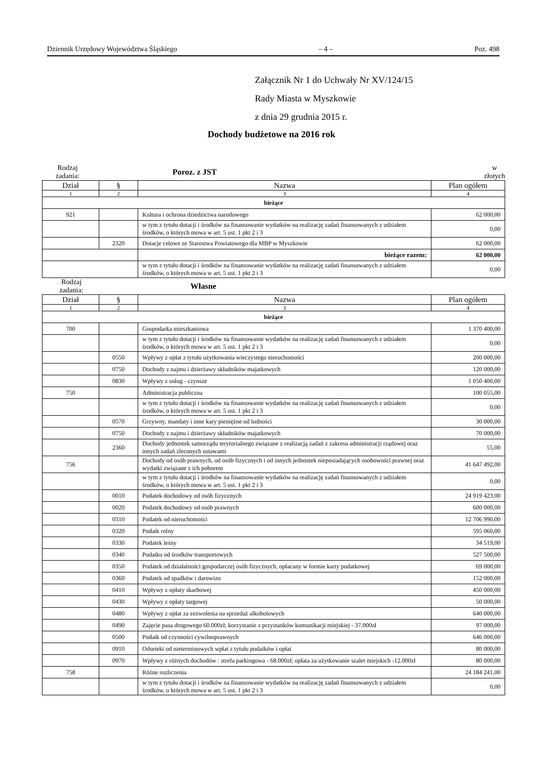Dziennik Urzędowy Województwa Śląskiego – 4 – Poz. 498
Załącznik Nr 1 do Uchwały Nr XV/124/15
Rady Miasta w Myszkowie
z dnia 29 grudnia 2015 r.
Dochody budżetowe na 2016 rok
Rodzaj
zadania: Poroz. z JST w
złotych
| Dział | § | Nazwa | | Plan ogółem |
| --- | --- | --- | --- | --- |
| 1 | 2 | 3 | | 4 |
| bieżące | | | | |
| 921 | | Kultura i ochrona dziedzictwa narodowego | | 62 000,00 |
| | | w tym z tytułu dotacji i środków na finansowanie wydatków na realizację zadań finansowanych z udziałem środków, o których mowa w art. 5 ust. 1 pkt 2 i 3 | | 0,00 |
| | 2320 | Dotacje celowe ze Starostwa Powiatowego dla MBP w Myszkowie | | 62 000,00 |
| | | | bieżące razem: | 62 000,00 |
| | | w tym z tytułu dotacji i środków na finansowanie wydatków na realizację zadań finansowanych z udziałem środków, o których mowa w art. 5 ust. 1 pkt 2 i 3 | | 0,00 |
Rodzaj
zadania: Własne
| Dział | § | Nazwa | Plan ogółem |
| --- | --- | --- | --- |
| 1 | 2 | 3 | 4 |
| bieżące | | | |
| 700 | | Gospodarka mieszkaniowa | 1 370 400,00 |
| | | w tym z tytułu dotacji i środków na finansowanie wydatków na realizację zadań finansowanych z udziałem środków, o których mowa w art. 5 ust. 1 pkt 2 i 3 | 0,00 |
| | 0550 | Wpływy z opłat z tytułu użytkowania wieczystego nieruchomości | 200 000,00 |
| | 0750 | Dochody z najmu i dzierżawy składników majatkowych | 120 000,00 |
| | 0830 | Wpływy z usług - czynsze | 1 050 400,00 |
| 750 | | Administracja publiczna | 100 055,00 |
| | | w tym z tytułu dotacji i środków na finansowanie wydatków na realizację zadań finansowanych z udziałem środków, o których mowa w art. 5 ust. 1 pkt 2 i 3 | 0,00 |
| | 0570 | Grzywny, mandaty i inne kary pieniężne od ludności | 30 000,00 |
| | 0750 | Dochody z najmu i dzierżawy składników majatkowych | 70 000,00 |
| | 2360 | Dochody jednostek samorządu terytorialnego związane z realizacją zadań z zakresu administracji rządowej oraz innych zadań zleconych ustawami | 55,00 |
| 756 | | Dochody od osób prawnych, od osób fizycznych i od innych jednostek nieposiadających osobowości prawnej oraz wydatki związane z ich poborem | 41 647 492,00 |
| | | w tym z tytułu dotacji i środków na finansowanie wydatków na realizację zadań finansowanych z udziałem środków, o których mowa w art. 5 ust. 1 pkt 2 i 3 | 0,00 |
| | 0010 | Podatek dochodowy od osób fizycznych | 24 919 423,00 |
| | 0020 | Podatek dochodowy od osób prawnych | 600 000,00 |
| | 0310 | Podatek od nieruchomości | 12 706 990,00 |
| | 0320 | Podatk rolny | 595 060,00 |
| | 0330 | Podatek leśny | 34 519,00 |
| | 0340 | Podatku od środków transportowych | 527 500,00 |
| | 0350 | Podatek od działalności gospodarczej osób fizycznych, opłacany w formie karty podatkowej | 69 000,00 |
| | 0360 | Podatek od spadków i darowizn | 152 000,00 |
| | 0410 | Wpływy z opłaty skarbowej | 450 000,00 |
| | 0430 | Wpływy z opłaty targowej | 50 000,00 |
| | 0480 | Wpływy z opłat za zezwolenia na sprzedaż alkoholowych | 640 000,00 |
| | 0490 | Zajęcie pasa drogowego 60.000zł; korzystanie z przystanków komunikacji miejskiej - 37.000zł | 97 000,00 |
| | 0500 | Podatk od czynności cywilnoprawnych | 646 000,00 |
| | 0910 | Odseteki od nieterminowych wpłat z tytułu podatków i opłat | 80 000,00 |
| | 0970 | Wpływy z różnych dochodów : strefa parkingowa - 68.000zł; opłata za użytkowanie szalet miejskich -12.000zł | 80 000,00 |
| 758 | | Różne rozliczenia | 24 184 241,00 |
| | | w tym z tytułu dotacji i środków na finansowanie wydatków na realizację zadań finansowanych z udziałem środków, o których mowa w art. 5 ust. 1 pkt 2 i 3 | 0,00 |